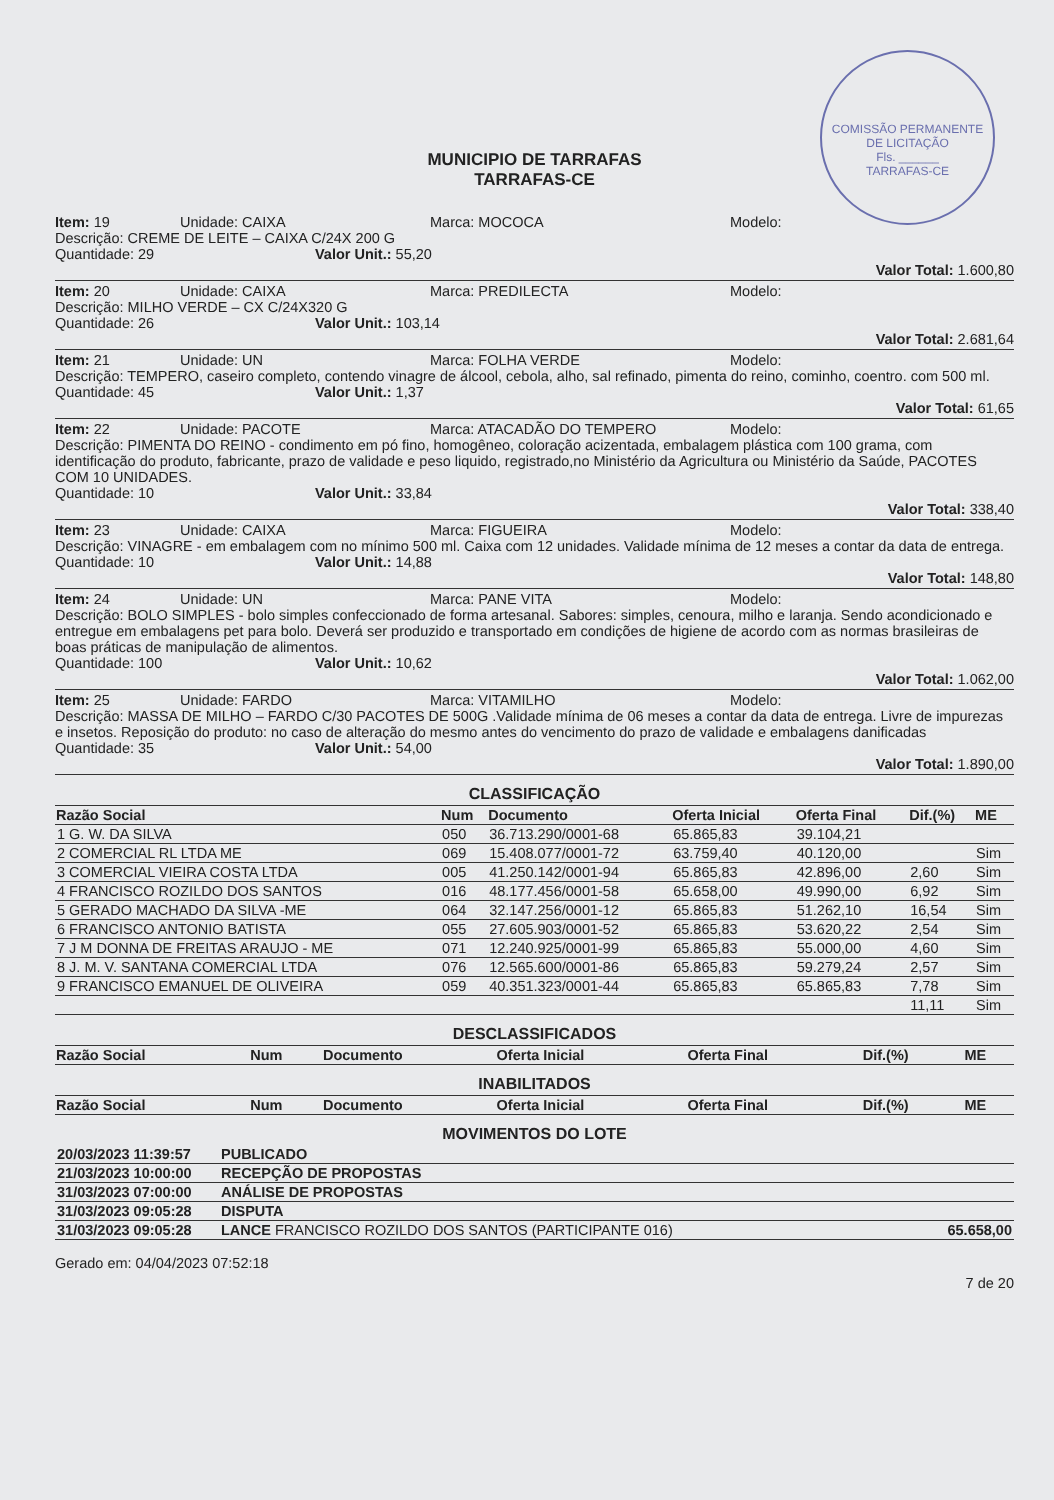COMISSÃO PERMANENTE DE LICITAÇÃO
Fls. ______
TARRAFAS-CE
MUNICIPIO DE TARRAFAS
TARRAFAS-CE
Item: 19 Unidade: CAIXA Marca: MOCOCA Modelo:
Descrição: CREME DE LEITE – CAIXA C/24X 200 G
Quantidade: 29 Valor Unit.: 55,20
Valor Total: 1.600,80
Item: 20 Unidade: CAIXA Marca: PREDILECTA Modelo:
Descrição: MILHO VERDE – CX C/24X320 G
Quantidade: 26 Valor Unit.: 103,14
Valor Total: 2.681,64
Item: 21 Unidade: UN Marca: FOLHA VERDE Modelo:
Descrição: TEMPERO, caseiro completo, contendo vinagre de álcool, cebola, alho, sal refinado, pimenta do reino, cominho, coentro. com 500 ml.
Quantidade: 45 Valor Unit.: 1,37
Valor Total: 61,65
Item: 22 Unidade: PACOTE Marca: ATACADÃO DO TEMPERO Modelo:
Descrição: PIMENTA DO REINO - condimento em pó fino, homogêneo, coloração acizentada, embalagem plástica com 100 grama, com identificação do produto, fabricante, prazo de validade e peso liquido, registrado,no Ministério da Agricultura ou Ministério da Saúde, PACOTES COM 10 UNIDADES.
Quantidade: 10 Valor Unit.: 33,84
Valor Total: 338,40
Item: 23 Unidade: CAIXA Marca: FIGUEIRA Modelo:
Descrição: VINAGRE - em embalagem com no mínimo 500 ml. Caixa com 12 unidades. Validade mínima de 12 meses a contar da data de entrega.
Quantidade: 10 Valor Unit.: 14,88
Valor Total: 148,80
Item: 24 Unidade: UN Marca: PANE VITA Modelo:
Descrição: BOLO SIMPLES - bolo simples confeccionado de forma artesanal. Sabores: simples, cenoura, milho e laranja. Sendo acondicionado e entregue em embalagens pet para bolo. Deverá ser produzido e transportado em condições de higiene de acordo com as normas brasileiras de boas práticas de manipulação de alimentos.
Quantidade: 100 Valor Unit.: 10,62
Valor Total: 1.062,00
Item: 25 Unidade: FARDO Marca: VITAMILHO Modelo:
Descrição: MASSA DE MILHO – FARDO C/30 PACOTES DE 500G .Validade mínima de 06 meses a contar da data de entrega. Livre de impurezas e insetos. Reposição do produto: no caso de alteração do mesmo antes do vencimento do prazo de validade e embalagens danificadas
Quantidade: 35 Valor Unit.: 54,00
Valor Total: 1.890,00
CLASSIFICAÇÃO
| Razão Social | Num | Documento | Oferta Inicial | Oferta Final | Dif.(%) | ME |
| --- | --- | --- | --- | --- | --- | --- |
| 1 G. W. DA SILVA | 050 | 36.713.290/0001-68 | 65.865,83 | 39.104,21 | | |
| 2 COMERCIAL RL LTDA ME | 069 | 15.408.077/0001-72 | 63.759,40 | 40.120,00 | | Sim |
| 3 COMERCIAL VIEIRA COSTA LTDA | 005 | 41.250.142/0001-94 | 65.865,83 | 42.896,00 | 2,60 | Sim |
| 4 FRANCISCO ROZILDO DOS SANTOS | 016 | 48.177.456/0001-58 | 65.658,00 | 49.990,00 | 6,92 | Sim |
| 5 GERADO MACHADO DA SILVA -ME | 064 | 32.147.256/0001-12 | 65.865,83 | 51.262,10 | 16,54 | Sim |
| 6 FRANCISCO ANTONIO BATISTA | 055 | 27.605.903/0001-52 | 65.865,83 | 53.620,22 | 2,54 | Sim |
| 7 J M DONNA DE FREITAS ARAUJO - ME | 071 | 12.240.925/0001-99 | 65.865,83 | 55.000,00 | 4,60 | Sim |
| 8 J. M. V. SANTANA COMERCIAL LTDA | 076 | 12.565.600/0001-86 | 65.865,83 | 59.279,24 | 2,57 | Sim |
| 9 FRANCISCO EMANUEL DE OLIVEIRA | 059 | 40.351.323/0001-44 | 65.865,83 | 65.865,83 | 7,78 | Sim |
| | | | | | 11,11 | Sim |
DESCLASSIFICADOS
| Razão Social | Num | Documento | Oferta Inicial | Oferta Final | Dif.(%) | ME |
| --- | --- | --- | --- | --- | --- | --- |
INABILITADOS
| Razão Social | Num | Documento | Oferta Inicial | Oferta Final | Dif.(%) | ME |
| --- | --- | --- | --- | --- | --- | --- |
MOVIMENTOS DO LOTE
| 20/03/2023 11:39:57 | PUBLICADO | |
| 21/03/2023 10:00:00 | RECEPÇÃO DE PROPOSTAS | |
| 31/03/2023 07:00:00 | ANÁLISE DE PROPOSTAS | |
| 31/03/2023 09:05:28 | DISPUTA | |
| 31/03/2023 09:05:28 | LANCE FRANCISCO ROZILDO DOS SANTOS (PARTICIPANTE 016) | 65.658,00 |
Gerado em: 04/04/2023 07:52:18 7 de 20